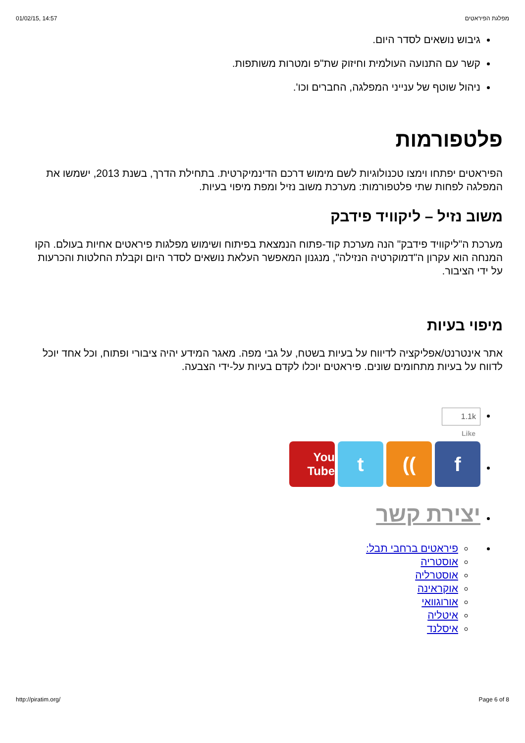01/02/15, 14:57 מפלגת הפיראטים
גיבוש נושאים לסדר היום.
קשר עם התנועה העולמית וחיזוק שת"פ ומטרות משותפות.
ניהול שוטף של ענייני המפלגה, החברים וכו'.
פלטפורמות
הפיראטים יפתחו וימצו טכנולוגיות לשם מימוש דרכם הדינמיקרטית. בתחילת הדרך, בשנת 2013, ישמשו את המפלגה לפחות שתי פלטפורמות: מערכת משוב נזיל ומפת מיפוי בעיות.
משוב נזיל – ליקוויד פידבק
מערכת ה"ליקוויד פידבק" הנה מערכת קוד-פתוח הנמצאת בפיתוח ושימוש מפלגות פיראטים אחיות בעולם. הקו המנחה הוא עקרון ה"דמוקרטיה הנזילה", מנגנון המאפשר העלאת נושאים לסדר היום וקבלת החלטות והכרעות על ידי הציבור.
מיפוי בעיות
אתר אינטרנט/אפליקציה לדיווח על בעיות בשטח, על גבי מפה. מאגר המידע יהיה ציבורי ופתוח, וכל אחד יוכל לדווח על בעיות מתחומים שונים. פיראטים יוכלו לקדם בעיות על-ידי הצבעה.
1.1k
Like
f )) t
You Tube
יצירת קשר
פיראטים ברחבי תבל:
אוסטריה
אוסטרליה
אוקראינה
אורוגוואי
איטליה
איסלנד
http://piratim.org/ Page 6 of 8